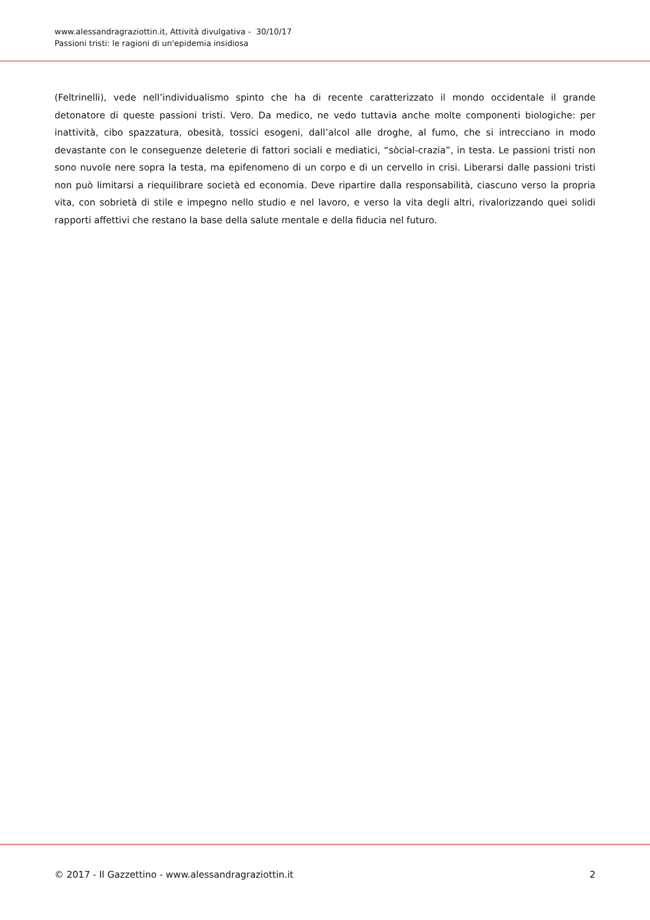www.alessandragraziottin.it, Attività divulgativa - 30/10/17
Passioni tristi: le ragioni di un'epidemia insidiosa
(Feltrinelli), vede nell’individualismo spinto che ha di recente caratterizzato il mondo occidentale il grande detonatore di queste passioni tristi. Vero. Da medico, ne vedo tuttavia anche molte componenti biologiche: per inattività, cibo spazzatura, obesità, tossici esogeni, dall’alcol alle droghe, al fumo, che si intrecciano in modo devastante con le conseguenze deleterie di fattori sociali e mediatici, “sòcial-crazia”, in testa. Le passioni tristi non sono nuvole nere sopra la testa, ma epifenomeno di un corpo e di un cervello in crisi. Liberarsi dalle passioni tristi non può limitarsi a riequilibrare società ed economia. Deve ripartire dalla responsabilità, ciascuno verso la propria vita, con sobrietà di stile e impegno nello studio e nel lavoro, e verso la vita degli altri, rivalorizzando quei solidi rapporti affettivi che restano la base della salute mentale e della fiducia nel futuro.
© 2017 - Il Gazzettino - www.alessandragraziottin.it 2